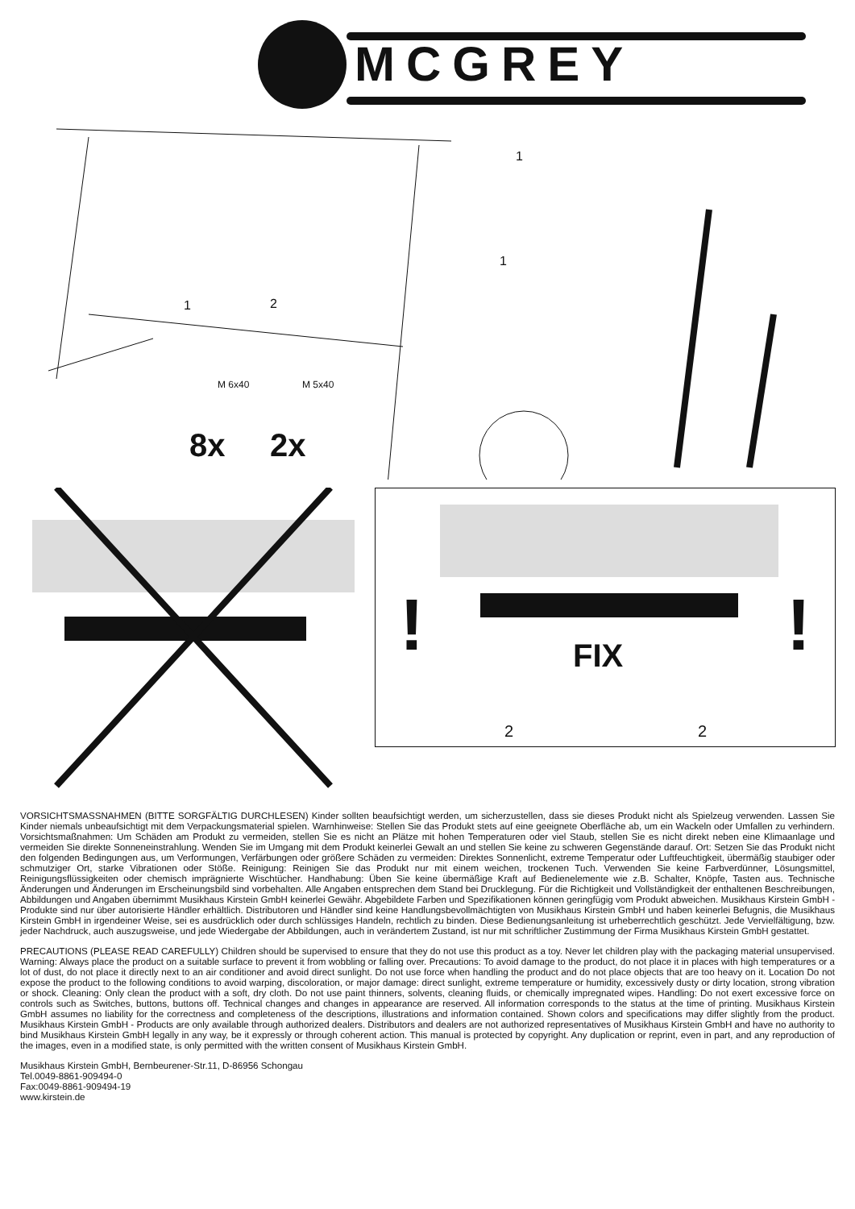MCGREY
1
1
1 2
M 6x40 M 5x40
8x 2x
!
!
FIX
2 2
VORSICHTSMASSNAHMEN (BITTE SORGFÄLTIG DURCHLESEN) Kinder sollten beaufsichtigt werden, um sicherzustellen, dass sie dieses Produkt nicht als Spielzeug verwenden. Lassen Sie Kinder niemals unbeaufsichtigt mit dem Verpackungsmaterial spielen. Warnhinweise: Stellen Sie das Produkt stets auf eine geeignete Oberfläche ab, um ein Wackeln oder Umfallen zu verhindern. Vorsichtsmaßnahmen: Um Schäden am Produkt zu vermeiden, stellen Sie es nicht an Plätze mit hohen Temperaturen oder viel Staub, stellen Sie es nicht direkt neben eine Klimaanlage und vermeiden Sie direkte Sonneneinstrahlung. Wenden Sie im Umgang mit dem Produkt keinerlei Gewalt an und stellen Sie keine zu schweren Gegenstände darauf. Ort: Setzen Sie das Produkt nicht den folgenden Bedingungen aus, um Verformungen, Verfärbungen oder größere Schäden zu vermeiden: Direktes Sonnenlicht, extreme Temperatur oder Luftfeuchtigkeit, übermäßig staubiger oder schmutziger Ort, starke Vibrationen oder Stöße. Reinigung: Reinigen Sie das Produkt nur mit einem weichen, trockenen Tuch. Verwenden Sie keine Farbverdünner, Lösungsmittel, Reinigungsflüssigkeiten oder chemisch imprägnierte Wischtücher. Handhabung: Üben Sie keine übermäßige Kraft auf Bedienelemente wie z.B. Schalter, Knöpfe, Tasten aus. Technische Änderungen und Änderungen im Erscheinungsbild sind vorbehalten. Alle Angaben entsprechen dem Stand bei Drucklegung. Für die Richtigkeit und Vollständigkeit der enthaltenen Beschreibungen, Abbildungen und Angaben übernimmt Musikhaus Kirstein GmbH keinerlei Gewähr. Abgebildete Farben und Spezifikationen können geringfügig vom Produkt abweichen. Musikhaus Kirstein GmbH - Produkte sind nur über autorisierte Händler erhältlich. Distributoren und Händler sind keine Handlungsbevollmächtigten von Musikhaus Kirstein GmbH und haben keinerlei Befugnis, die Musikhaus Kirstein GmbH in irgendeiner Weise, sei es ausdrücklich oder durch schlüssiges Handeln, rechtlich zu binden. Diese Bedienungsanleitung ist urheberrechtlich geschützt. Jede Vervielfältigung, bzw. jeder Nachdruck, auch auszugsweise, und jede Wiedergabe der Abbildungen, auch in verändertem Zustand, ist nur mit schriftlicher Zustimmung der Firma Musikhaus Kirstein GmbH gestattet.
PRECAUTIONS (PLEASE READ CAREFULLY) Children should be supervised to ensure that they do not use this product as a toy. Never let children play with the packaging material unsupervised. Warning: Always place the product on a suitable surface to prevent it from wobbling or falling over. Precautions: To avoid damage to the product, do not place it in places with high temperatures or a lot of dust, do not place it directly next to an air conditioner and avoid direct sunlight. Do not use force when handling the product and do not place objects that are too heavy on it. Location Do not expose the product to the following conditions to avoid warping, discoloration, or major damage: direct sunlight, extreme temperature or humidity, excessively dusty or dirty location, strong vibration or shock. Cleaning: Only clean the product with a soft, dry cloth. Do not use paint thinners, solvents, cleaning fluids, or chemically impregnated wipes. Handling: Do not exert excessive force on controls such as Switches, buttons, buttons off. Technical changes and changes in appearance are reserved. All information corresponds to the status at the time of printing. Musikhaus Kirstein GmbH assumes no liability for the correctness and completeness of the descriptions, illustrations and information contained. Shown colors and specifications may differ slightly from the product. Musikhaus Kirstein GmbH - Products are only available through authorized dealers. Distributors and dealers are not authorized representatives of Musikhaus Kirstein GmbH and have no authority to bind Musikhaus Kirstein GmbH legally in any way, be it expressly or through coherent action. This manual is protected by copyright. Any duplication or reprint, even in part, and any reproduction of the images, even in a modified state, is only permitted with the written consent of Musikhaus Kirstein GmbH.
Musikhaus Kirstein GmbH, Bernbeurener-Str.11, D-86956 Schongau
Tel.0049-8861-909494-0
Fax:0049-8861-909494-19
www.kirstein.de